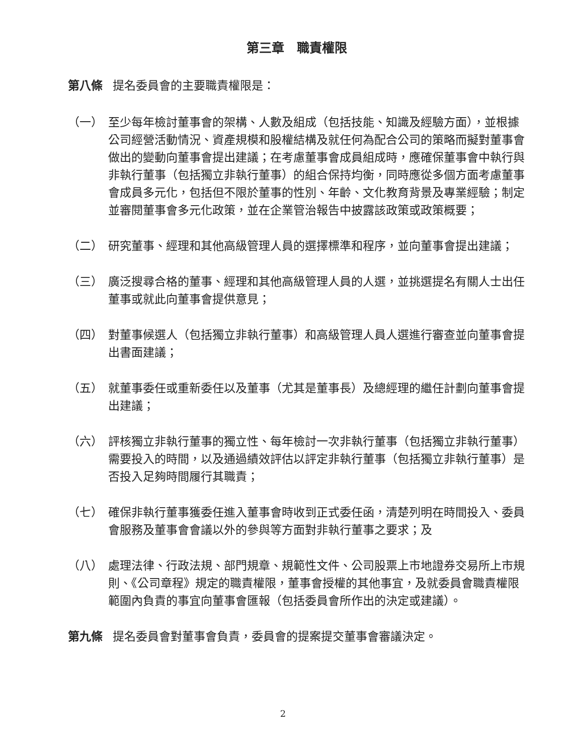第三章　職責權限
第八條 提名委員會的主要職責權限是：
（一） 至少每年檢討董事會的架構、人數及組成（包括技能、知識及經驗方面），並根據公司經營活動情況、資產規模和股權結構及就任何為配合公司的策略而擬對董事會做出的變動向董事會提出建議；在考慮董事會成員組成時，應確保董事會中執行與非執行董事（包括獨立非執行董事）的組合保持均衡，同時應從多個方面考慮董事會成員多元化，包括但不限於董事的性別、年齡、文化教育背景及專業經驗；制定並審閱董事會多元化政策，並在企業管治報告中披露該政策或政策概要；
（二） 研究董事、經理和其他高級管理人員的選擇標準和程序，並向董事會提出建議；
（三） 廣泛搜尋合格的董事、經理和其他高級管理人員的人選，並挑選提名有關人士出任董事或就此向董事會提供意見；
（四） 對董事候選人（包括獨立非執行董事）和高級管理人員人選進行審查並向董事會提出書面建議；
（五） 就董事委任或重新委任以及董事（尤其是董事長）及總經理的繼任計劃向董事會提出建議；
（六） 評核獨立非執行董事的獨立性、每年檢討一次非執行董事（包括獨立非執行董事）需要投入的時間，以及通過績效評估以評定非執行董事（包括獨立非執行董事）是否投入足夠時間履行其職責；
（七） 確保非執行董事獲委任進入董事會時收到正式委任函，清楚列明在時間投入、委員會服務及董事會會議以外的參與等方面對非執行董事之要求；及
（八） 處理法律、行政法規、部門規章、規範性文件、公司股票上市地證券交易所上市規則、《公司章程》規定的職責權限，董事會授權的其他事宜，及就委員會職責權限範圍內負責的事宜向董事會匯報（包括委員會所作出的決定或建議）。
第九條 提名委員會對董事會負責，委員會的提案提交董事會審議決定。
2